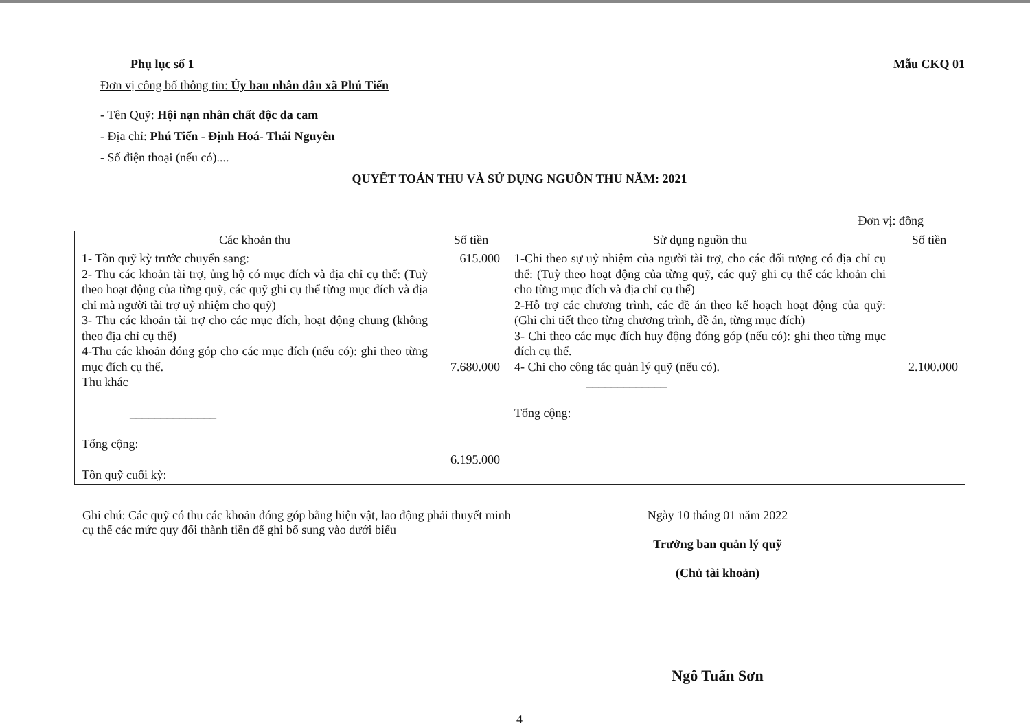Phụ lục số 1 Mẫu CKQ 01
Đơn vị công bố thông tin: Ủy ban nhân dân xã Phú Tiến
- Tên Quỹ: Hội nạn nhân chất độc da cam
- Địa chỉ: Phú Tiến - Định Hoá- Thái Nguyên
- Số điện thoại (nếu có)....
QUYẾT TOÁN THU VÀ SỬ DỤNG NGUỒN THU NĂM: 2021
Đơn vị: đồng
| Các khoản thu | Số tiền | Sử dụng nguồn thu | Số tiền |
| --- | --- | --- | --- |
| 1- Tồn quỹ kỳ trước chuyển sang: 2- Thu các khoản tài trợ, ủng hộ có mục đích và địa chỉ cụ thể: (Tuỳ theo hoạt động của từng quỹ, các quỹ ghi cụ thể từng mục đích và địa chỉ mà người tài trợ uỷ nhiệm cho quỹ) 3- Thu các khoản tài trợ cho các mục đích, hoạt động chung (không theo địa chỉ cụ thể) 4-Thu các khoản đóng góp cho các mục đích (nếu có): ghi theo từng mục đích cụ thể. Thu khác ______________ Tổng cộng: Tồn quỹ cuối kỳ: | 615.000 7.680.000 6.195.000 | 1-Chi theo sự uỷ nhiệm của người tài trợ, cho các đối tượng có địa chỉ cụ thể: (Tuỳ theo hoạt động của từng quỹ, các quỹ ghi cụ thể các khoản chi cho từng mục đích và địa chỉ cụ thể) 2-Hỗ trợ các chương trình, các đề án theo kế hoạch hoạt động của quỹ: (Ghi chi tiết theo từng chương trình, đề án, từng mục đích) 3- Chi theo các mục đích huy động đóng góp (nếu có): ghi theo từng mục đích cụ thể. 4- Chi cho công tác quản lý quỹ (nếu có). _____________ Tổng cộng: | 2.100.000 |
Ghi chú: Các quỹ có thu các khoản đóng góp bằng hiện vật, lao động phải thuyết minh cụ thể các mức quy đổi thành tiền để ghi bổ sung vào dưới biểu
Ngày 10 tháng 01 năm 2022
Trưởng ban quản lý quỹ
(Chủ tài khoản)
Ngô Tuấn Sơn
4